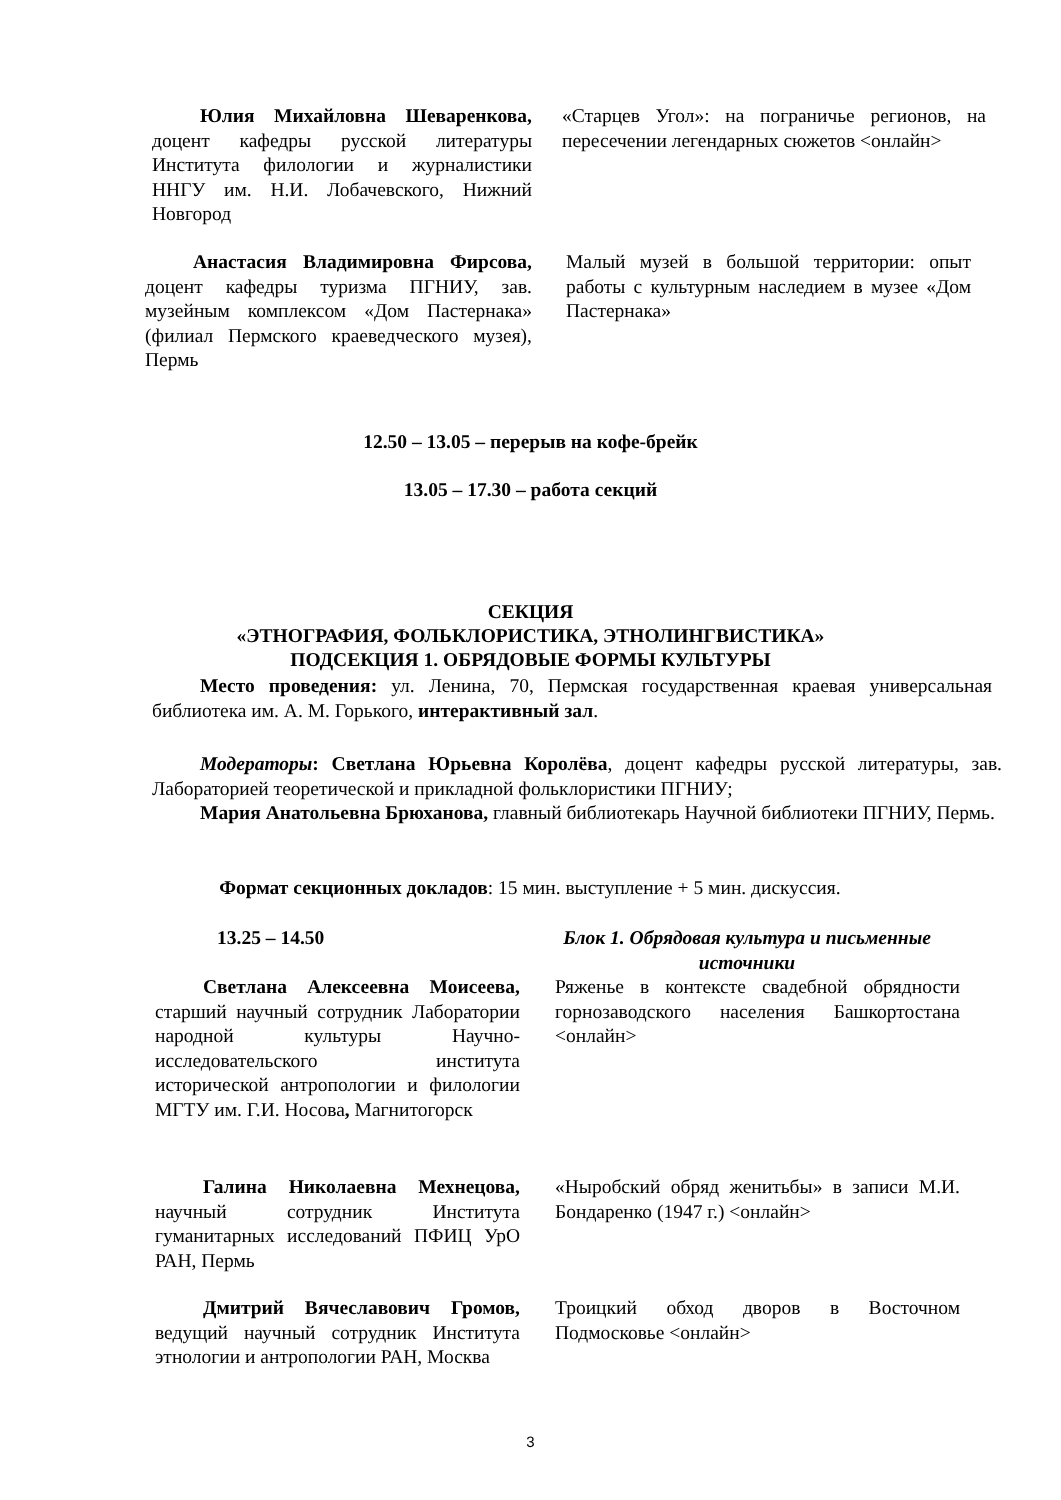Юлия Михайловна Шеваренкова, доцент кафедры русской литературы Института филологии и журналистики ННГУ им. Н.И. Лобачевского, Нижний Новгород
«Старцев Угол»: на пограничье регионов, на пересечении легендарных сюжетов <онлайн>
Анастасия Владимировна Фирсова, доцент кафедры туризма ПГНИУ, зав. музейным комплексом «Дом Пастернака» (филиал Пермского краеведческого музея), Пермь
Малый музей в большой территории: опыт работы с культурным наследием в музее «Дом Пастернака»
12.50 – 13.05 – перерыв на кофе-брейк
13.05 – 17.30 – работа секций
СЕКЦИЯ
«ЭТНОГРАФИЯ, ФОЛЬКЛОРИСТИКА, ЭТНОЛИНГВИСТИКА»
ПОДСЕКЦИЯ 1. ОБРЯДОВЫЕ ФОРМЫ КУЛЬТУРЫ
Место проведения: ул. Ленина, 70, Пермская государственная краевая универсальная библиотека им. А. М. Горького, интерактивный зал.
Модераторы: Светлана Юрьевна Королёва, доцент кафедры русской литературы, зав. Лабораторией теоретической и прикладной фольклористики ПГНИУ;
Мария Анатольевна Брюханова, главный библиотекарь Научной библиотеки ПГНИУ, Пермь.
Формат секционных докладов: 15 мин. выступление + 5 мин. дискуссия.
13.25 – 14.50 Блок 1. Обрядовая культура и письменные источники
Светлана Алексеевна Моисеева, старший научный сотрудник Лаборатории народной культуры Научно-исследовательского института исторической антропологии и филологии МГТУ им. Г.И. Носова, Магнитогорск
Ряженье в контексте свадебной обрядности горнозаводского населения Башкортостана <онлайн>
Галина Николаевна Мехнецова, научный сотрудник Института гуманитарных исследований ПФИЦ УрО РАН, Пермь
«Ныробский обряд женитьбы» в записи М.И. Бондаренко (1947 г.) <онлайн>
Дмитрий Вячеславович Громов, ведущий научный сотрудник Института этнологии и антропологии РАН, Москва
Троицкий обход дворов в Восточном Подмосковье <онлайн>
3